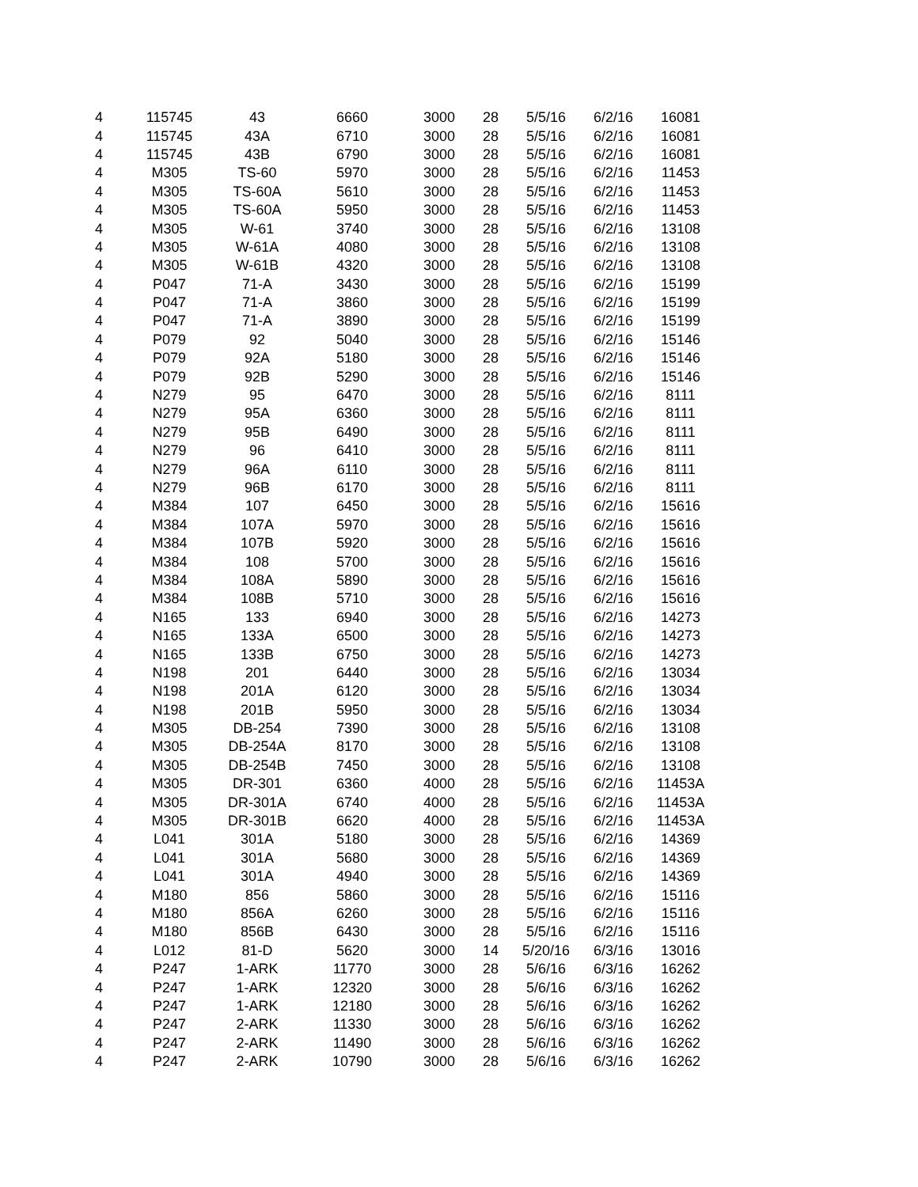| 4 | 115745 | 43 | 6660 | 3000 | 28 | 5/5/16 | 6/2/16 | 16081 |
| 4 | 115745 | 43A | 6710 | 3000 | 28 | 5/5/16 | 6/2/16 | 16081 |
| 4 | 115745 | 43B | 6790 | 3000 | 28 | 5/5/16 | 6/2/16 | 16081 |
| 4 | M305 | TS-60 | 5970 | 3000 | 28 | 5/5/16 | 6/2/16 | 11453 |
| 4 | M305 | TS-60A | 5610 | 3000 | 28 | 5/5/16 | 6/2/16 | 11453 |
| 4 | M305 | TS-60A | 5950 | 3000 | 28 | 5/5/16 | 6/2/16 | 11453 |
| 4 | M305 | W-61 | 3740 | 3000 | 28 | 5/5/16 | 6/2/16 | 13108 |
| 4 | M305 | W-61A | 4080 | 3000 | 28 | 5/5/16 | 6/2/16 | 13108 |
| 4 | M305 | W-61B | 4320 | 3000 | 28 | 5/5/16 | 6/2/16 | 13108 |
| 4 | P047 | 71-A | 3430 | 3000 | 28 | 5/5/16 | 6/2/16 | 15199 |
| 4 | P047 | 71-A | 3860 | 3000 | 28 | 5/5/16 | 6/2/16 | 15199 |
| 4 | P047 | 71-A | 3890 | 3000 | 28 | 5/5/16 | 6/2/16 | 15199 |
| 4 | P079 | 92 | 5040 | 3000 | 28 | 5/5/16 | 6/2/16 | 15146 |
| 4 | P079 | 92A | 5180 | 3000 | 28 | 5/5/16 | 6/2/16 | 15146 |
| 4 | P079 | 92B | 5290 | 3000 | 28 | 5/5/16 | 6/2/16 | 15146 |
| 4 | N279 | 95 | 6470 | 3000 | 28 | 5/5/16 | 6/2/16 | 8111 |
| 4 | N279 | 95A | 6360 | 3000 | 28 | 5/5/16 | 6/2/16 | 8111 |
| 4 | N279 | 95B | 6490 | 3000 | 28 | 5/5/16 | 6/2/16 | 8111 |
| 4 | N279 | 96 | 6410 | 3000 | 28 | 5/5/16 | 6/2/16 | 8111 |
| 4 | N279 | 96A | 6110 | 3000 | 28 | 5/5/16 | 6/2/16 | 8111 |
| 4 | N279 | 96B | 6170 | 3000 | 28 | 5/5/16 | 6/2/16 | 8111 |
| 4 | M384 | 107 | 6450 | 3000 | 28 | 5/5/16 | 6/2/16 | 15616 |
| 4 | M384 | 107A | 5970 | 3000 | 28 | 5/5/16 | 6/2/16 | 15616 |
| 4 | M384 | 107B | 5920 | 3000 | 28 | 5/5/16 | 6/2/16 | 15616 |
| 4 | M384 | 108 | 5700 | 3000 | 28 | 5/5/16 | 6/2/16 | 15616 |
| 4 | M384 | 108A | 5890 | 3000 | 28 | 5/5/16 | 6/2/16 | 15616 |
| 4 | M384 | 108B | 5710 | 3000 | 28 | 5/5/16 | 6/2/16 | 15616 |
| 4 | N165 | 133 | 6940 | 3000 | 28 | 5/5/16 | 6/2/16 | 14273 |
| 4 | N165 | 133A | 6500 | 3000 | 28 | 5/5/16 | 6/2/16 | 14273 |
| 4 | N165 | 133B | 6750 | 3000 | 28 | 5/5/16 | 6/2/16 | 14273 |
| 4 | N198 | 201 | 6440 | 3000 | 28 | 5/5/16 | 6/2/16 | 13034 |
| 4 | N198 | 201A | 6120 | 3000 | 28 | 5/5/16 | 6/2/16 | 13034 |
| 4 | N198 | 201B | 5950 | 3000 | 28 | 5/5/16 | 6/2/16 | 13034 |
| 4 | M305 | DB-254 | 7390 | 3000 | 28 | 5/5/16 | 6/2/16 | 13108 |
| 4 | M305 | DB-254A | 8170 | 3000 | 28 | 5/5/16 | 6/2/16 | 13108 |
| 4 | M305 | DB-254B | 7450 | 3000 | 28 | 5/5/16 | 6/2/16 | 13108 |
| 4 | M305 | DR-301 | 6360 | 4000 | 28 | 5/5/16 | 6/2/16 | 11453A |
| 4 | M305 | DR-301A | 6740 | 4000 | 28 | 5/5/16 | 6/2/16 | 11453A |
| 4 | M305 | DR-301B | 6620 | 4000 | 28 | 5/5/16 | 6/2/16 | 11453A |
| 4 | L041 | 301A | 5180 | 3000 | 28 | 5/5/16 | 6/2/16 | 14369 |
| 4 | L041 | 301A | 5680 | 3000 | 28 | 5/5/16 | 6/2/16 | 14369 |
| 4 | L041 | 301A | 4940 | 3000 | 28 | 5/5/16 | 6/2/16 | 14369 |
| 4 | M180 | 856 | 5860 | 3000 | 28 | 5/5/16 | 6/2/16 | 15116 |
| 4 | M180 | 856A | 6260 | 3000 | 28 | 5/5/16 | 6/2/16 | 15116 |
| 4 | M180 | 856B | 6430 | 3000 | 28 | 5/5/16 | 6/2/16 | 15116 |
| 4 | L012 | 81-D | 5620 | 3000 | 14 | 5/20/16 | 6/3/16 | 13016 |
| 4 | P247 | 1-ARK | 11770 | 3000 | 28 | 5/6/16 | 6/3/16 | 16262 |
| 4 | P247 | 1-ARK | 12320 | 3000 | 28 | 5/6/16 | 6/3/16 | 16262 |
| 4 | P247 | 1-ARK | 12180 | 3000 | 28 | 5/6/16 | 6/3/16 | 16262 |
| 4 | P247 | 2-ARK | 11330 | 3000 | 28 | 5/6/16 | 6/3/16 | 16262 |
| 4 | P247 | 2-ARK | 11490 | 3000 | 28 | 5/6/16 | 6/3/16 | 16262 |
| 4 | P247 | 2-ARK | 10790 | 3000 | 28 | 5/6/16 | 6/3/16 | 16262 |